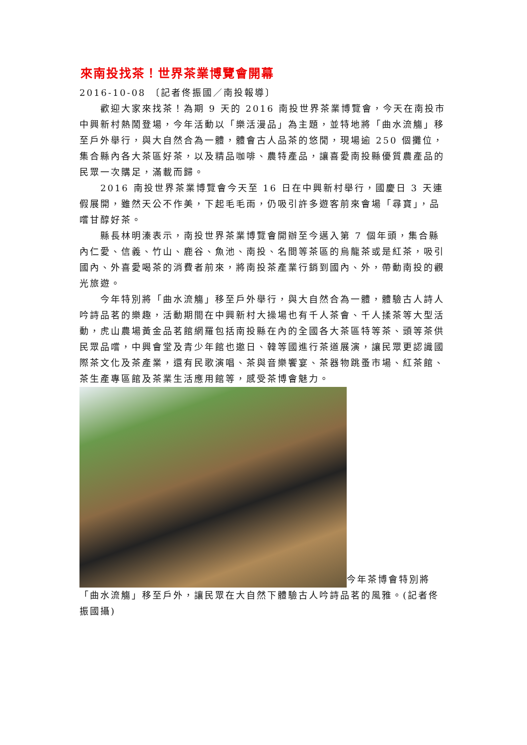來南投找茶！世界茶業博覽會開幕
2016-10-08 〔記者佟振國／南投報導〕
歡迎大家來找茶！為期 9 天的 2016 南投世界茶業博覽會，今天在南投市中興新村熱鬧登場，今年活動以「樂活漫品」為主題，並特地將「曲水流觴」移至戶外舉行，與大自然合為一體，體會古人品茶的悠閒，現場逾 250 個攤位，集合縣內各大茶區好茶，以及精品咖啡、農特產品，讓喜愛南投縣優質農產品的民眾一次購足，滿載而歸。
2016 南投世界茶業博覽會今天至 16 日在中興新村舉行，國慶日 3 天連假展開，雖然天公不作美，下起毛毛雨，仍吸引許多遊客前來會場「尋寶」，品嚐甘醇好茶。
縣長林明溱表示，南投世界茶業博覽會開辦至今邁入第 7 個年頭，集合縣內仁愛、信義、竹山、鹿谷、魚池、南投、名間等茶區的烏龍茶或是紅茶，吸引國內、外喜愛喝茶的消費者前來，將南投茶產業行銷到國內、外，帶動南投的觀光旅遊。
今年特別將「曲水流觴」移至戶外舉行，與大自然合為一體，體驗古人詩人吟詩品茗的樂趣，活動期間在中興新村大操場也有千人茶會、千人揉茶等大型活動，虎山農場黃金品茗館網羅包括南投縣在內的全國各大茶區特等茶、頭等茶供民眾品嚐，中興會堂及青少年館也邀日、韓等國進行茶道展演，讓民眾更認識國際茶文化及茶產業，還有民歌演唱、茶與音樂饗宴、茶器物跳蚤市場、紅茶館、茶生產專區館及茶業生活應用館等，感受茶博會魅力。
今年茶博會特別將「曲水流觴」移至戶外，讓民眾在大自然下體驗古人吟詩品茗的風雅。(記者佟振國攝)